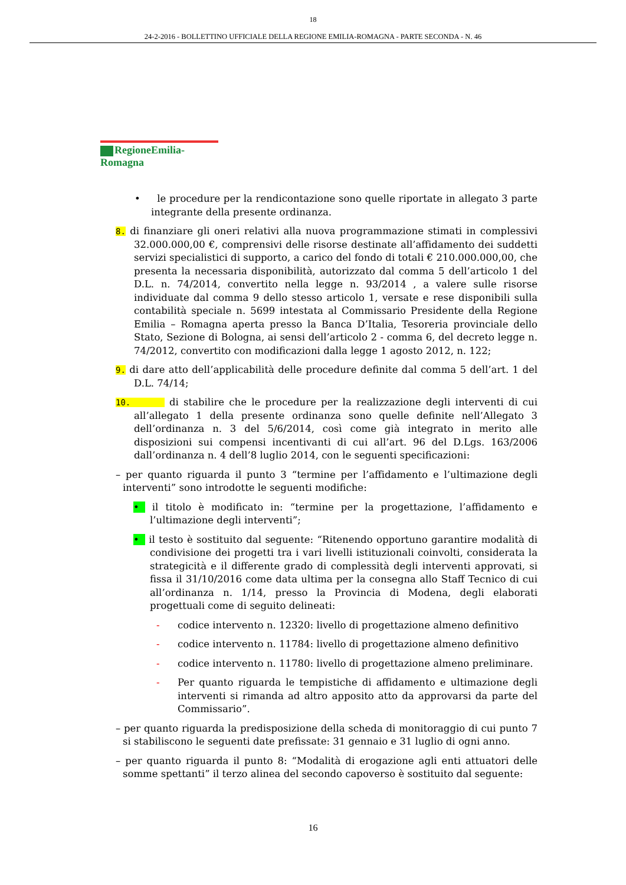18
24-2-2016 - BOLLETTINO UFFICIALE DELLA REGIONE EMILIA-ROMAGNA - PARTE SECONDA - N. 46
RegioneEmilia-Romagna
• le procedure per la rendicontazione sono quelle riportate in allegato 3 parte integrante della presente ordinanza.
8. di finanziare gli oneri relativi alla nuova programmazione stimati in complessivi 32.000.000,00 €, comprensivi delle risorse destinate all’affidamento dei suddetti servizi specialistici di supporto, a carico del fondo di totali € 210.000.000,00, che presenta la necessaria disponibilità, autorizzato dal comma 5 dell’articolo 1 del D.L. n. 74/2014, convertito nella legge n. 93/2014 , a valere sulle risorse individuate dal comma 9 dello stesso articolo 1, versate e rese disponibili sulla contabilità speciale n. 5699 intestata al Commissario Presidente della Regione Emilia – Romagna aperta presso la Banca D’Italia, Tesoreria provinciale dello Stato, Sezione di Bologna, ai sensi dell’articolo 2 - comma 6, del decreto legge n. 74/2012, convertito con modificazioni dalla legge 1 agosto 2012, n. 122;
9. di dare atto dell’applicabilità delle procedure definite dal comma 5 dell’art. 1 del D.L. 74/14;
10. di stabilire che le procedure per la realizzazione degli interventi di cui all’allegato 1 della presente ordinanza sono quelle definite nell’Allegato 3 dell’ordinanza n. 3 del 5/6/2014, così come già integrato in merito alle disposizioni sui compensi incentivanti di cui all’art. 96 del D.Lgs. 163/2006 dall’ordinanza n. 4 dell’8 luglio 2014, con le seguenti specificazioni:
– per quanto riguarda il punto 3 “termine per l’affidamento e l’ultimazione degli interventi” sono introdotte le seguenti modifiche:
• il titolo è modificato in: “termine per la progettazione, l’affidamento e l’ultimazione degli interventi”;
• il testo è sostituito dal seguente: “Ritenendo opportuno garantire modalità di condivisione dei progetti tra i vari livelli istituzionali coinvolti, considerata la strategicità e il differente grado di complessità degli interventi approvati, si fissa il 31/10/2016 come data ultima per la consegna allo Staff Tecnico di cui all’ordinanza n. 1/14, presso la Provincia di Modena, degli elaborati progettuali come di seguito delineati:
- codice intervento n. 12320: livello di progettazione almeno definitivo
- codice intervento n. 11784: livello di progettazione almeno definitivo
- codice intervento n. 11780: livello di progettazione almeno preliminare.
- Per quanto riguarda le tempistiche di affidamento e ultimazione degli interventi si rimanda ad altro apposito atto da approvarsi da parte del Commissario”.
– per quanto riguarda la predisposizione della scheda di monitoraggio di cui punto 7 si stabiliscono le seguenti date prefissate: 31 gennaio e 31 luglio di ogni anno.
– per quanto riguarda il punto 8: “Modalità di erogazione agli enti attuatori delle somme spettanti” il terzo alinea del secondo capoverso è sostituito dal seguente:
16